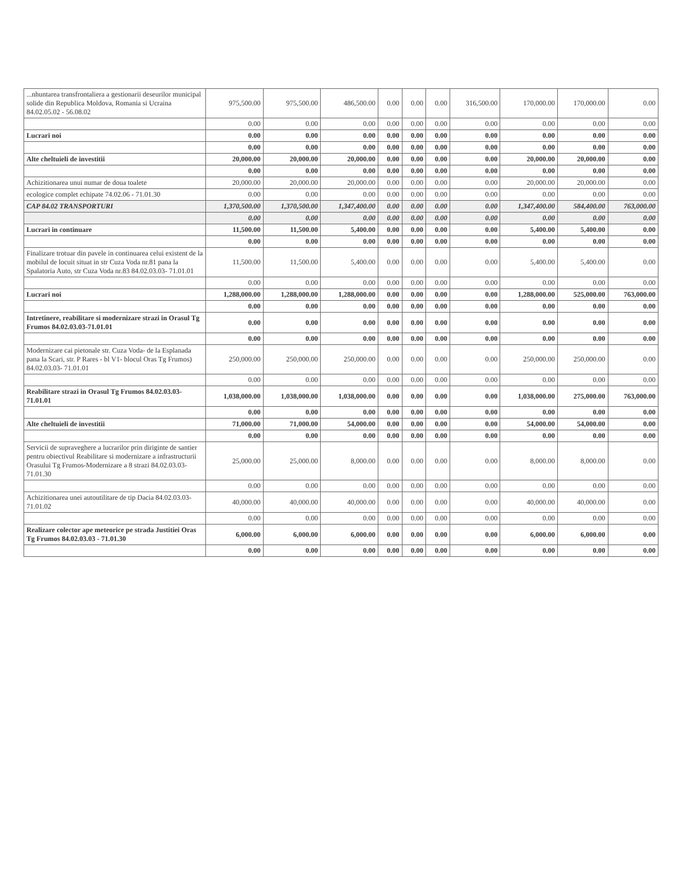| ...nhuntarea transfrontaliera a gestionarii deseurilor municipal solide din Republica Moldova, Romania si Ucraina 84.02.05.02 - 56.08.02 | 975,500.00 | 975,500.00 | 486,500.00 | 0.00 | 0.00 | 0.00 | 316,500.00 | 170,000.00 | 170,000.00 | 0.00 |
| | 0.00 | 0.00 | 0.00 | 0.00 | 0.00 | 0.00 | 0.00 | 0.00 | 0.00 | 0.00 |
| Lucrari noi | 0.00 | 0.00 | 0.00 | 0.00 | 0.00 | 0.00 | 0.00 | 0.00 | 0.00 | 0.00 |
| | 0.00 | 0.00 | 0.00 | 0.00 | 0.00 | 0.00 | 0.00 | 0.00 | 0.00 | 0.00 |
| Alte cheltuieli de investitii | 20,000.00 | 20,000.00 | 20,000.00 | 0.00 | 0.00 | 0.00 | 0.00 | 20,000.00 | 20,000.00 | 0.00 |
| | 0.00 | 0.00 | 0.00 | 0.00 | 0.00 | 0.00 | 0.00 | 0.00 | 0.00 | 0.00 |
| Achizitionarea unui numar de doua toalete | 20,000.00 | 20,000.00 | 20,000.00 | 0.00 | 0.00 | 0.00 | 0.00 | 20,000.00 | 20,000.00 | 0.00 |
| ecologice complet echipate 74.02.06 - 71.01.30 | 0.00 | 0.00 | 0.00 | 0.00 | 0.00 | 0.00 | 0.00 | 0.00 | 0.00 | 0.00 |
| CAP 84.02 TRANSPORTURI | 1,370,500.00 | 1,370,500.00 | 1,347,400.00 | 0.00 | 0.00 | 0.00 | 0.00 | 1,347,400.00 | 584,400.00 | 763,000.00 |
| | 0.00 | 0.00 | 0.00 | 0.00 | 0.00 | 0.00 | 0.00 | 0.00 | 0.00 | 0.00 |
| Lucrari in continuare | 11,500.00 | 11,500.00 | 5,400.00 | 0.00 | 0.00 | 0.00 | 0.00 | 5,400.00 | 5,400.00 | 0.00 |
| | 0.00 | 0.00 | 0.00 | 0.00 | 0.00 | 0.00 | 0.00 | 0.00 | 0.00 | 0.00 |
| Finalizare trotuar din pavele in continuarea celui existent de la mobilul de locuit situat in str Cuza Voda nr.81 pana la Spalatoria Auto, str Cuza Voda nr.83 84.02.03.03- 71.01.01 | 11,500.00 | 11,500.00 | 5,400.00 | 0.00 | 0.00 | 0.00 | 0.00 | 5,400.00 | 5,400.00 | 0.00 |
| | 0.00 | 0.00 | 0.00 | 0.00 | 0.00 | 0.00 | 0.00 | 0.00 | 0.00 | 0.00 |
| Lucrari noi | 1,288,000.00 | 1,288,000.00 | 1,288,000.00 | 0.00 | 0.00 | 0.00 | 0.00 | 1,288,000.00 | 525,000.00 | 763,000.00 |
| | 0.00 | 0.00 | 0.00 | 0.00 | 0.00 | 0.00 | 0.00 | 0.00 | 0.00 | 0.00 |
| Intretinere, reabilitare si modernizare strazi in Orasul Tg Frumos 84.02.03.03-71.01.01 | 0.00 | 0.00 | 0.00 | 0.00 | 0.00 | 0.00 | 0.00 | 0.00 | 0.00 | 0.00 |
| | 0.00 | 0.00 | 0.00 | 0.00 | 0.00 | 0.00 | 0.00 | 0.00 | 0.00 | 0.00 |
| Modernizare cai pietonale str. Cuza Voda- de la Esplanada pana la Scari, str. P Rares - bl V1- blocul Oras Tg Frumos) 84.02.03.03- 71.01.01 | 250,000.00 | 250,000.00 | 250,000.00 | 0.00 | 0.00 | 0.00 | 0.00 | 250,000.00 | 250,000.00 | 0.00 |
| | 0.00 | 0.00 | 0.00 | 0.00 | 0.00 | 0.00 | 0.00 | 0.00 | 0.00 | 0.00 |
| Reabilitare strazi in Orasul Tg Frumos 84.02.03.03- 71.01.01 | 1,038,000.00 | 1,038,000.00 | 1,038,000.00 | 0.00 | 0.00 | 0.00 | 0.00 | 1,038,000.00 | 275,000.00 | 763,000.00 |
| | 0.00 | 0.00 | 0.00 | 0.00 | 0.00 | 0.00 | 0.00 | 0.00 | 0.00 | 0.00 |
| Alte cheltuieli de investitii | 71,000.00 | 71,000.00 | 54,000.00 | 0.00 | 0.00 | 0.00 | 0.00 | 54,000.00 | 54,000.00 | 0.00 |
| | 0.00 | 0.00 | 0.00 | 0.00 | 0.00 | 0.00 | 0.00 | 0.00 | 0.00 | 0.00 |
| Servicii de supraveghere a lucrarilor prin diriginte de santier pentru obiectivul Reabilitare si modernizare a infrastructurii Orasului Tg Frumos-Modernizare a 8 strazi 84.02.03.03- 71.01.30 | 25,000.00 | 25,000.00 | 8,000.00 | 0.00 | 0.00 | 0.00 | 0.00 | 8,000.00 | 8,000.00 | 0.00 |
| | 0.00 | 0.00 | 0.00 | 0.00 | 0.00 | 0.00 | 0.00 | 0.00 | 0.00 | 0.00 |
| Achizitionarea unei autoutilitare de tip Dacia 84.02.03.03- 71.01.02 | 40,000.00 | 40,000.00 | 40,000.00 | 0.00 | 0.00 | 0.00 | 0.00 | 40,000.00 | 40,000.00 | 0.00 |
| | 0.00 | 0.00 | 0.00 | 0.00 | 0.00 | 0.00 | 0.00 | 0.00 | 0.00 | 0.00 |
| Realizare colector ape meteorice pe strada Justitiei Oras Tg Frumos 84.02.03.03 - 71.01.30 | 6,000.00 | 6,000.00 | 6,000.00 | 0.00 | 0.00 | 0.00 | 0.00 | 6,000.00 | 6,000.00 | 0.00 |
| | 0.00 | 0.00 | 0.00 | 0.00 | 0.00 | 0.00 | 0.00 | 0.00 | 0.00 | 0.00 |